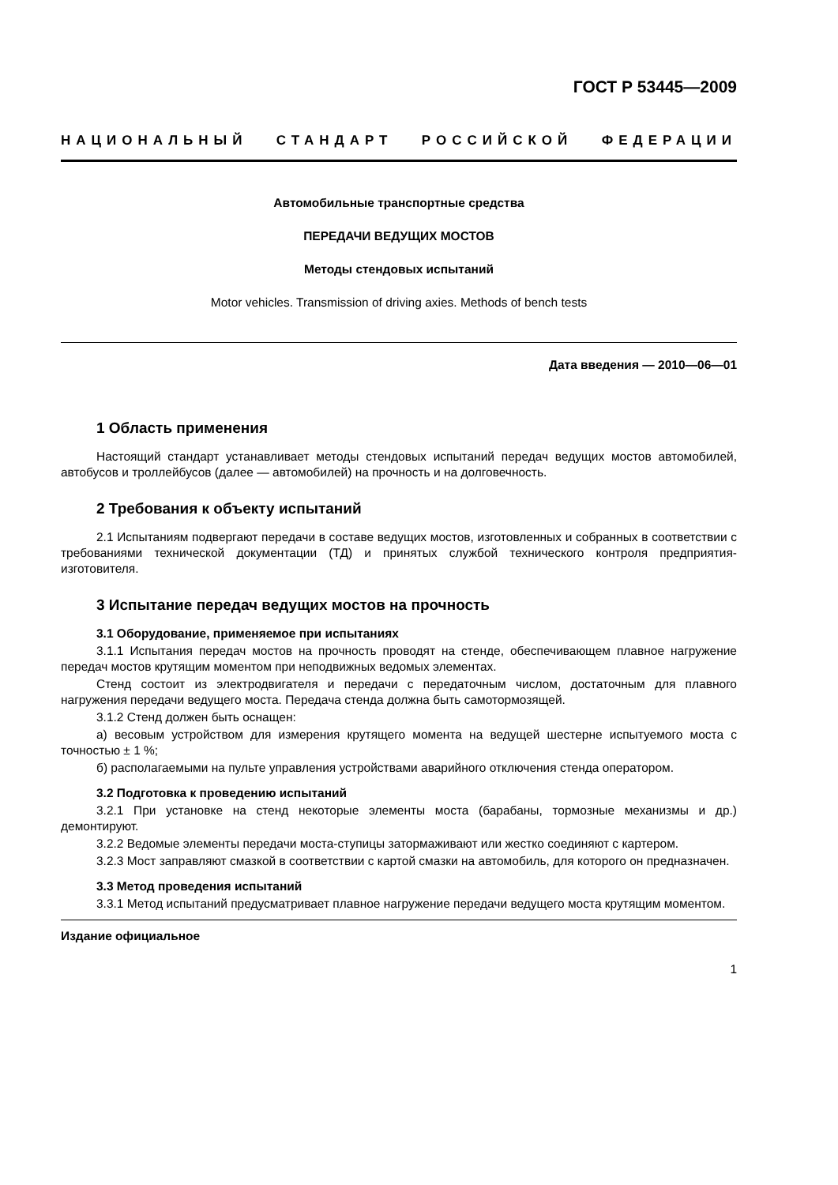ГОСТ Р 53445—2009
НАЦИОНАЛЬНЫЙ СТАНДАРТ РОССИЙСКОЙ ФЕДЕРАЦИИ
Автомобильные транспортные средства
ПЕРЕДАЧИ ВЕДУЩИХ МОСТОВ
Методы стендовых испытаний
Motor vehicles. Transmission of driving axies. Methods of bench tests
Дата введения — 2010—06—01
1 Область применения
Настоящий стандарт устанавливает методы стендовых испытаний передач ведущих мостов автомобилей, автобусов и троллейбусов (далее — автомобилей) на прочность и на долговечность.
2 Требования к объекту испытаний
2.1 Испытаниям подвергают передачи в составе ведущих мостов, изготовленных и собранных в соответствии с требованиями технической документации (ТД) и принятых службой технического контроля предприятия-изготовителя.
3 Испытание передач ведущих мостов на прочность
3.1 Оборудование, применяемое при испытаниях
3.1.1 Испытания передач мостов на прочность проводят на стенде, обеспечивающем плавное нагружение передач мостов крутящим моментом при неподвижных ведомых элементах.
Стенд состоит из электродвигателя и передачи с передаточным числом, достаточным для плавного нагружения передачи ведущего моста. Передача стенда должна быть самотормозящей.
3.1.2 Стенд должен быть оснащен:
а) весовым устройством для измерения крутящего момента на ведущей шестерне испытуемого моста с точностью ± 1 %;
б) располагаемыми на пульте управления устройствами аварийного отключения стенда оператором.
3.2 Подготовка к проведению испытаний
3.2.1 При установке на стенд некоторые элементы моста (барабаны, тормозные механизмы и др.) демонтируют.
3.2.2 Ведомые элементы передачи моста-ступицы затормаживают или жестко соединяют с картером.
3.2.3 Мост заправляют смазкой в соответствии с картой смазки на автомобиль, для которого он предназначен.
3.3 Метод проведения испытаний
3.3.1 Метод испытаний предусматривает плавное нагружение передачи ведущего моста крутящим моментом.
Издание официальное
1